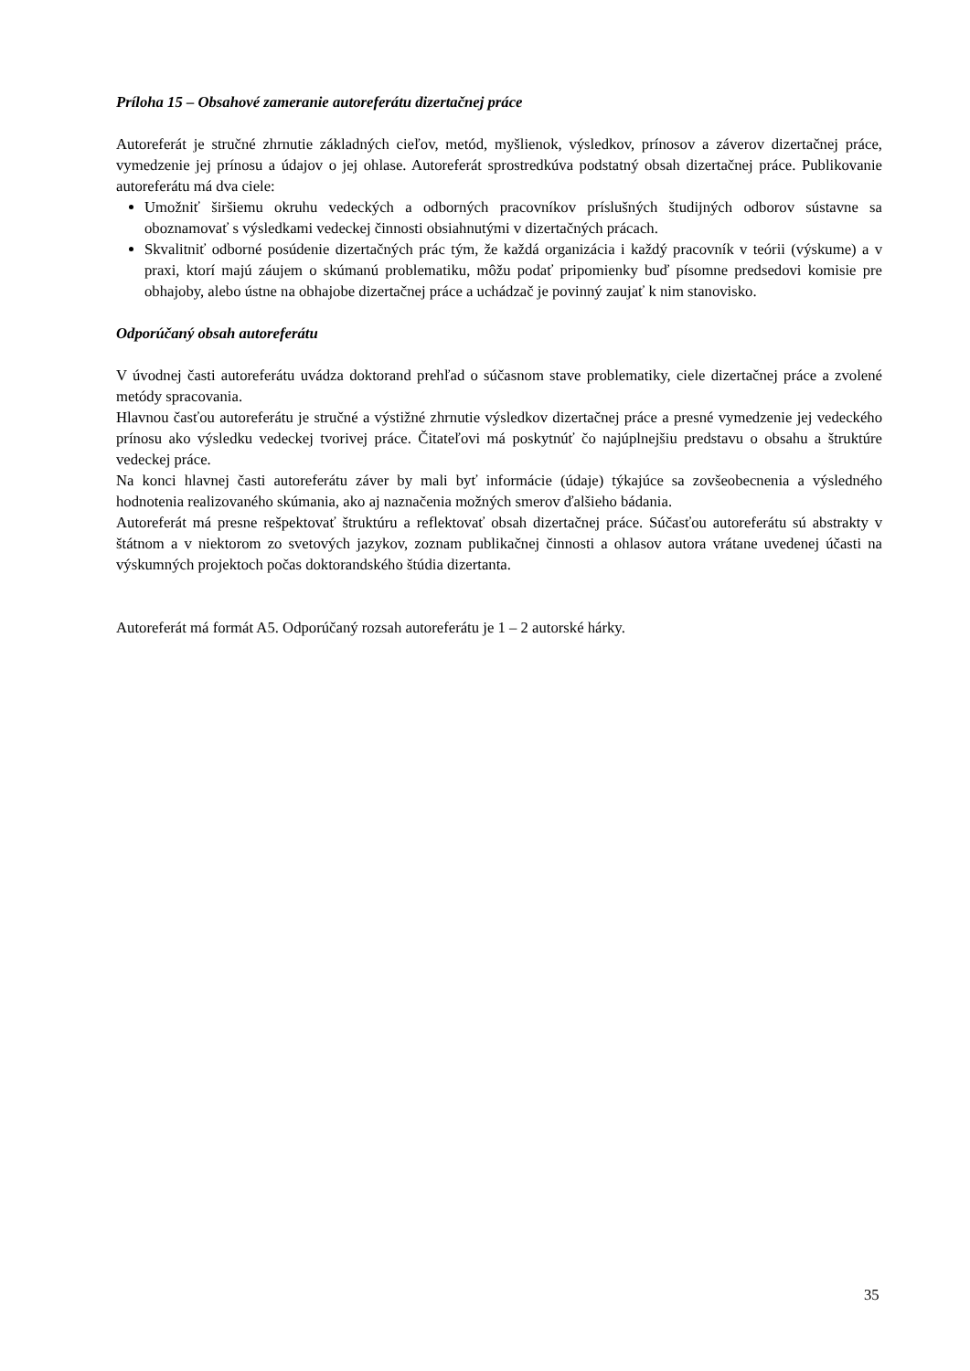Príloha 15 – Obsahové zameranie autoreferátu dizertačnej práce
Autoreferát je stručné zhrnutie základných cieľov, metód, myšlienok, výsledkov, prínosov a záverov dizertačnej práce, vymedzenie jej prínosu a údajov o jej ohlase. Autoreferát sprostredkúva podstatný obsah dizertačnej práce. Publikovanie autoreferátu má dva ciele:
Umožniť širšiemu okruhu vedeckých a odborných pracovníkov príslušných študijných odborov sústavne sa oboznamovať s výsledkami vedeckej činnosti obsiahnutými v dizertačných prácach.
Skvalitniť odborné posúdenie dizertačných prác tým, že každá organizácia i každý pracovník v teórii (výskume) a v praxi, ktorí majú záujem o skúmanú problematiku, môžu podať pripomienky buď písomne predsedovi komisie pre obhajoby, alebo ústne na obhajobe dizertačnej práce a uchádzač je povinný zaujať k nim stanovisko.
Odporúčaný obsah autoreferátu
V úvodnej časti autoreferátu uvádza doktorand prehľad o súčasnom stave problematiky, ciele dizertačnej práce a zvolené metódy spracovania.
Hlavnou časťou autoreferátu je stručné a výstižné zhrnutie výsledkov dizertačnej práce a presné vymedzenie jej vedeckého prínosu ako výsledku vedeckej tvorivej práce. Čitateľovi má poskytnúť čo najúplnejšiu predstavu o obsahu a štruktúre vedeckej práce.
Na konci hlavnej časti autoreferátu záver by mali byť informácie (údaje) týkajúce sa zovšeobecnenia a výsledného hodnotenia realizovaného skúmania, ako aj naznačenia možných smerov ďalšieho bádania.
Autoreferát má presne rešpektovať štruktúru a reflektovať obsah dizertačnej práce. Súčasťou autoreferátu sú abstrakty v štátnom a v niektorom zo svetových jazykov, zoznam publikačnej činnosti a ohlasov autora vrátane uvedenej účasti na výskumných projektoch počas doktorandského štúdia dizertanta.
Autoreferát má formát A5. Odporúčaný rozsah autoreferátu je 1 – 2 autorské hárky.
35